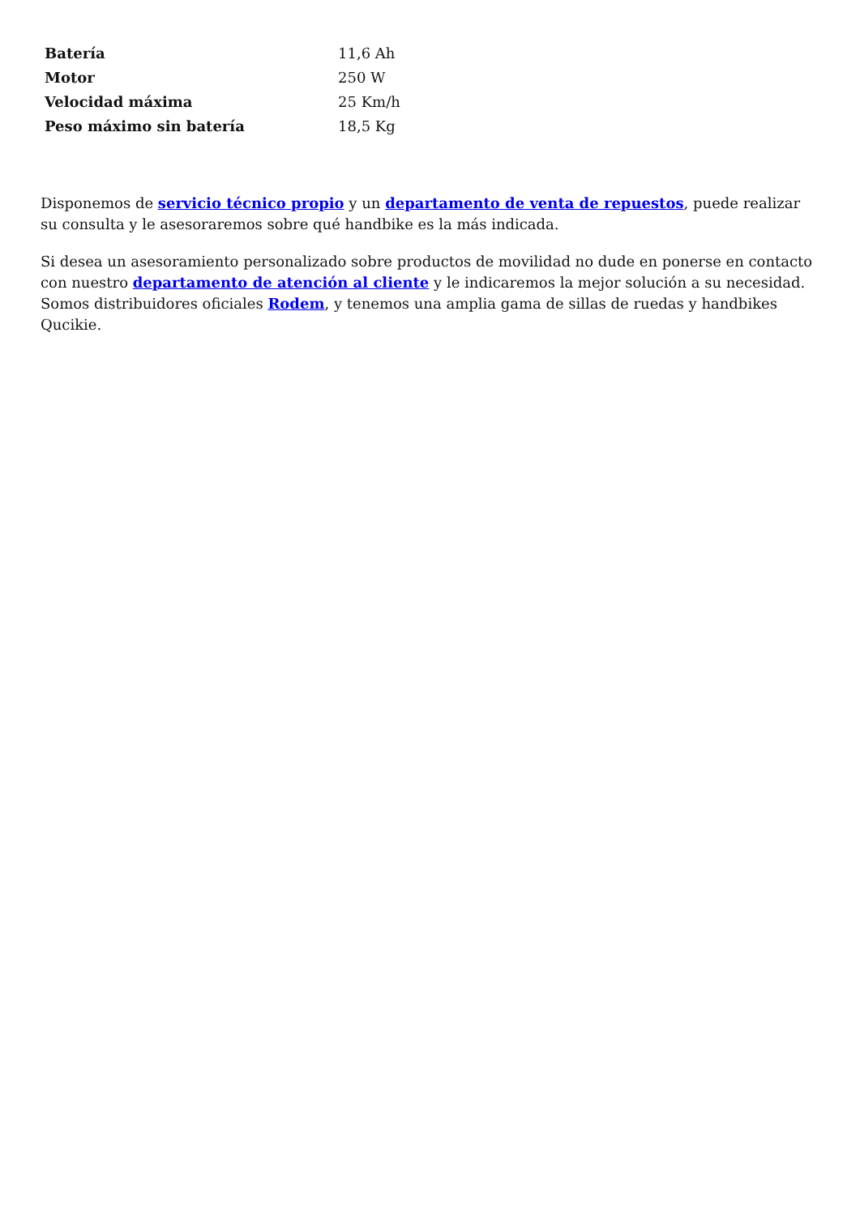| Batería | 11,6 Ah |
| Motor | 250 W |
| Velocidad máxima | 25 Km/h |
| Peso máximo sin batería | 18,5 Kg |
Disponemos de servicio técnico propio y un departamento de venta de repuestos, puede realizar su consulta y le asesoraremos sobre qué handbike es la más indicada.
Si desea un asesoramiento personalizado sobre productos de movilidad no dude en ponerse en contacto con nuestro departamento de atención al cliente y le indicaremos la mejor solución a su necesidad. Somos distribuidores oficiales Rodem, y tenemos una amplia gama de sillas de ruedas y handbikes Qucikie.